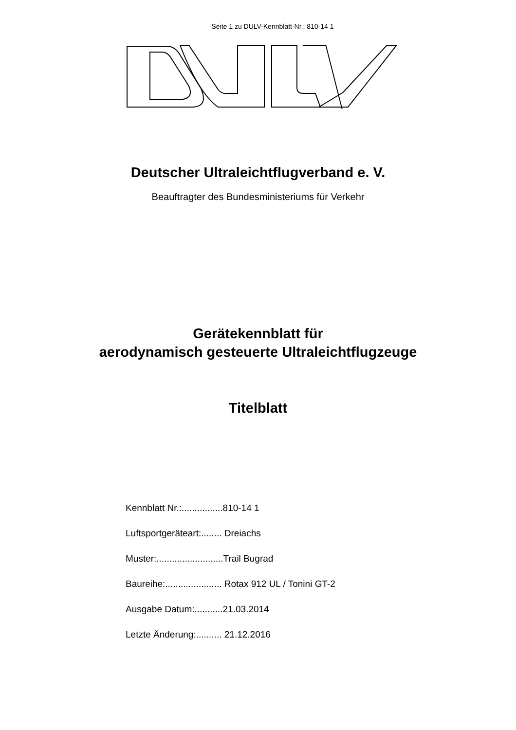Seite 1 zu DULV-Kennblatt-Nr.: 810-14 1
Deutscher Ultraleichtflugverband e. V.
Beauftragter des Bundesministeriums für Verkehr
Gerätekennblatt für
aerodynamisch gesteuerte Ultraleichtflugzeuge
Titelblatt
Kennblatt Nr.:................810-14 1
Luftsportgeräteart:........ Dreiachs
Muster:..........................Trail Bugrad
Baureihe:...................... Rotax 912 UL / Tonini GT-2
Ausgabe Datum:...........21.03.2014
Letzte Änderung:.......... 21.12.2016